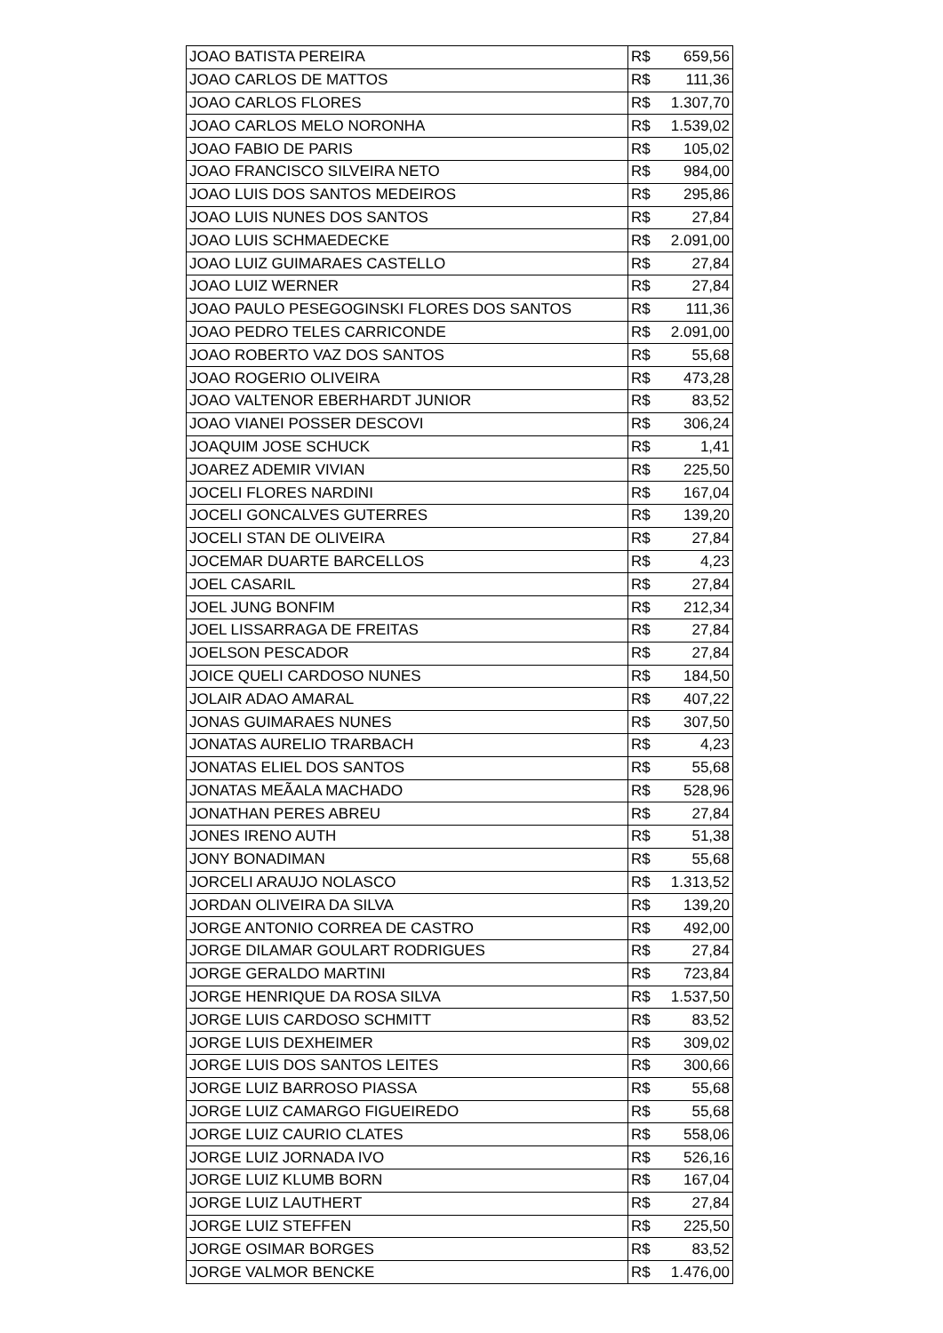| JOAO BATISTA PEREIRA | R$ | 659,56 |
| JOAO CARLOS DE MATTOS | R$ | 111,36 |
| JOAO CARLOS FLORES | R$ | 1.307,70 |
| JOAO CARLOS MELO NORONHA | R$ | 1.539,02 |
| JOAO FABIO DE PARIS | R$ | 105,02 |
| JOAO FRANCISCO SILVEIRA NETO | R$ | 984,00 |
| JOAO LUIS DOS SANTOS MEDEIROS | R$ | 295,86 |
| JOAO LUIS NUNES DOS SANTOS | R$ | 27,84 |
| JOAO LUIS SCHMAEDECKE | R$ | 2.091,00 |
| JOAO LUIZ GUIMARAES CASTELLO | R$ | 27,84 |
| JOAO LUIZ WERNER | R$ | 27,84 |
| JOAO PAULO PESEGOGINSKI FLORES DOS SANTOS | R$ | 111,36 |
| JOAO PEDRO TELES CARRICONDE | R$ | 2.091,00 |
| JOAO ROBERTO VAZ DOS SANTOS | R$ | 55,68 |
| JOAO ROGERIO OLIVEIRA | R$ | 473,28 |
| JOAO VALTENOR EBERHARDT JUNIOR | R$ | 83,52 |
| JOAO VIANEI POSSER DESCOVI | R$ | 306,24 |
| JOAQUIM JOSE SCHUCK | R$ | 1,41 |
| JOAREZ ADEMIR VIVIAN | R$ | 225,50 |
| JOCELI FLORES NARDINI | R$ | 167,04 |
| JOCELI GONCALVES GUTERRES | R$ | 139,20 |
| JOCELI STAN DE OLIVEIRA | R$ | 27,84 |
| JOCEMAR DUARTE BARCELLOS | R$ | 4,23 |
| JOEL CASARIL | R$ | 27,84 |
| JOEL JUNG BONFIM | R$ | 212,34 |
| JOEL LISSARRAGA DE FREITAS | R$ | 27,84 |
| JOELSON PESCADOR | R$ | 27,84 |
| JOICE QUELI CARDOSO NUNES | R$ | 184,50 |
| JOLAIR ADAO AMARAL | R$ | 407,22 |
| JONAS GUIMARAES NUNES | R$ | 307,50 |
| JONATAS AURELIO TRARBACH | R$ | 4,23 |
| JONATAS ELIEL DOS SANTOS | R$ | 55,68 |
| JONATAS MEÃALA MACHADO | R$ | 528,96 |
| JONATHAN PERES ABREU | R$ | 27,84 |
| JONES IRENO AUTH | R$ | 51,38 |
| JONY BONADIMAN | R$ | 55,68 |
| JORCELI ARAUJO NOLASCO | R$ | 1.313,52 |
| JORDAN OLIVEIRA DA SILVA | R$ | 139,20 |
| JORGE ANTONIO CORREA DE CASTRO | R$ | 492,00 |
| JORGE DILAMAR GOULART RODRIGUES | R$ | 27,84 |
| JORGE GERALDO MARTINI | R$ | 723,84 |
| JORGE HENRIQUE DA ROSA SILVA | R$ | 1.537,50 |
| JORGE LUIS CARDOSO SCHMITT | R$ | 83,52 |
| JORGE LUIS DEXHEIMER | R$ | 309,02 |
| JORGE LUIS DOS SANTOS LEITES | R$ | 300,66 |
| JORGE LUIZ BARROSO PIASSA | R$ | 55,68 |
| JORGE LUIZ CAMARGO FIGUEIREDO | R$ | 55,68 |
| JORGE LUIZ CAURIO CLATES | R$ | 558,06 |
| JORGE LUIZ JORNADA IVO | R$ | 526,16 |
| JORGE LUIZ KLUMB BORN | R$ | 167,04 |
| JORGE LUIZ LAUTHERT | R$ | 27,84 |
| JORGE LUIZ STEFFEN | R$ | 225,50 |
| JORGE OSIMAR BORGES | R$ | 83,52 |
| JORGE VALMOR BENCKE | R$ | 1.476,00 |